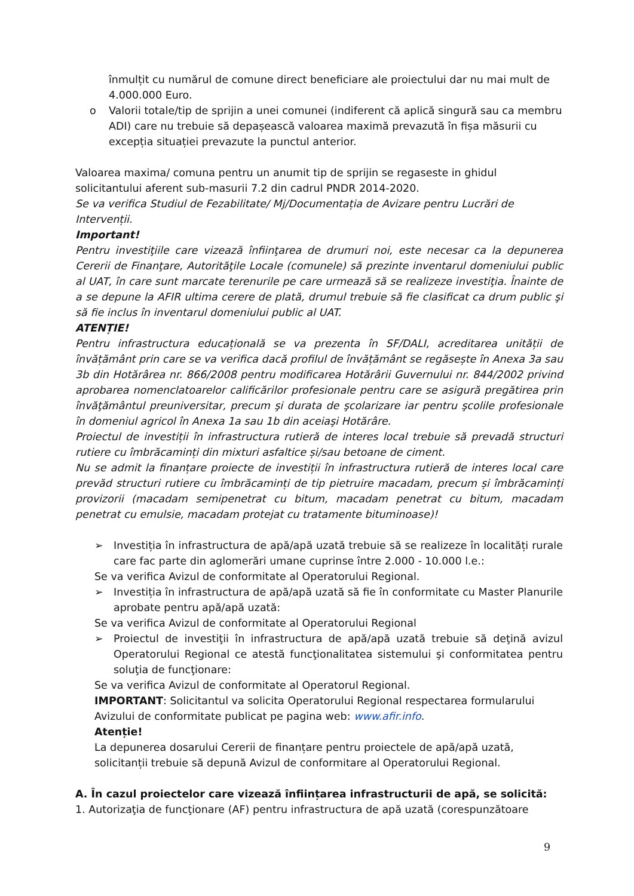înmulțit cu numărul de comune direct beneficiare ale proiectului dar nu mai mult de 4.000.000 Euro.
o Valorii totale/tip de sprijin a unei comunei (indiferent că aplică singură sau ca membru ADI) care nu trebuie să depașească valoarea maximă prevazută în fișa măsurii cu excepția situației prevazute la punctul anterior.
Valoarea maxima/ comuna pentru un anumit tip de sprijin se regaseste in ghidul solicitantului aferent sub-masurii 7.2 din cadrul PNDR 2014-2020.
Se va verifica Studiul de Fezabilitate/ Mj/Documentația de Avizare pentru Lucrări de Intervenții.
Important!
Pentru investiţiile care vizează înfiinţarea de drumuri noi, este necesar ca la depunerea Cererii de Finanţare, Autorităţile Locale (comunele) să prezinte inventarul domeniului public al UAT, în care sunt marcate terenurile pe care urmează să se realizeze investiţia. Înainte de a se depune la AFIR ultima cerere de plată, drumul trebuie să fie clasificat ca drum public şi să fie inclus în inventarul domeniului public al UAT.
ATENȚIE!
Pentru infrastructura educațională se va prezenta în SF/DALI, acreditarea unității de învățământ prin care se va verifica dacă profilul de învățământ se regăsește în Anexa 3a sau 3b din Hotărârea nr. 866/2008 pentru modificarea Hotărârii Guvernului nr. 844/2002 privind aprobarea nomenclatoarelor calificărilor profesionale pentru care se asigură pregătirea prin învăţământul preuniversitar, precum şi durata de şcolarizare iar pentru şcolile profesionale în domeniul agricol în Anexa 1a sau 1b din aceiaşi Hotărâre.
Proiectul de investiții în infrastructura rutieră de interes local trebuie să prevadă structuri rutiere cu îmbrăcaminți din mixturi asfaltice și/sau betoane de ciment.
Nu se admit la finanțare proiecte de investiții în infrastructura rutieră de interes local care prevăd structuri rutiere cu îmbrăcaminți de tip pietruire macadam, precum și îmbrăcaminți provizorii (macadam semipenetrat cu bitum, macadam penetrat cu bitum, macadam penetrat cu emulsie, macadam protejat cu tratamente bituminoase)!
➢ Investiția în infrastructura de apă/apă uzată trebuie să se realizeze în localități rurale care fac parte din aglomerări umane cuprinse între 2.000 - 10.000 l.e.:
Se va verifica Avizul de conformitate al Operatorului Regional.
➢ Investiția în infrastructura de apă/apă uzată să fie în conformitate cu Master Planurile aprobate pentru apă/apă uzată:
Se va verifica Avizul de conformitate al Operatorului Regional
➢ Proiectul de investiţii în infrastructura de apă/apă uzată trebuie să deţină avizul Operatorului Regional ce atestă funcţionalitatea sistemului şi conformitatea pentru soluţia de funcţionare:
Se va verifica Avizul de conformitate al Operatorul Regional.
IMPORTANT: Solicitantul va solicita Operatorului Regional respectarea formularului Avizului de conformitate publicat pe pagina web: www.afir.info.
Atenție!
La depunerea dosarului Cererii de finanțare pentru proiectele de apă/apă uzată, solicitanții trebuie să depună Avizul de conformitare al Operatorului Regional.
A. În cazul proiectelor care vizează înființarea infrastructurii de apă, se solicită:
1. Autorizaţia de funcţionare (AF) pentru infrastructura de apă uzată (corespunzătoare
9